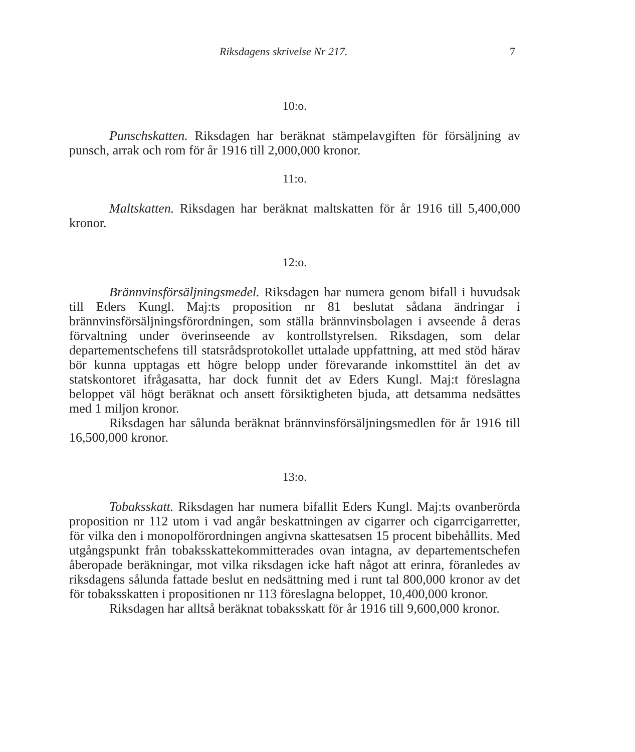Riksdagens skrivelse Nr 217. 7
10:o.
Punschskatten. Riksdagen har beräknat stämpelavgiften för försäljning av punsch, arrak och rom för år 1916 till 2,000,000 kronor.
11:o.
Maltskatten. Riksdagen har beräknat maltskatten för år 1916 till 5,400,000 kronor.
12:o.
Brännvinsförsäljningsmedel. Riksdagen har numera genom bifall i huvudsak till Eders Kungl. Maj:ts proposition nr 81 beslutat sådana ändringar i brännvinsförsäljningsförordningen, som ställa brännvinsbolagen i avseende å deras förvaltning under överinseende av kontrollstyrelsen. Riksdagen, som delar departementschefens till statsrådsprotokollet uttalade uppfattning, att med stöd härav bör kunna upptagas ett högre belopp under förevarande inkomsttitel än det av statskontoret ifrågasatta, har dock funnit det av Eders Kungl. Maj:t föreslagna beloppet väl högt beräknat och ansett försiktigheten bjuda, att detsamma nedsättes med 1 miljon kronor.
Riksdagen har sålunda beräknat brännvinsförsäljningsmedlen för år 1916 till 16,500,000 kronor.
13:o.
Tobaksskatt. Riksdagen har numera bifallit Eders Kungl. Maj:ts ovanberörda proposition nr 112 utom i vad angår beskattningen av cigarrer och cigarrcigarretter, för vilka den i monopolförordningen angivna skattesatsen 15 procent bibehållits. Med utgångspunkt från tobaksskattekommitterades ovan intagna, av departementschefen åberopade beräkningar, mot vilka riksdagen icke haft något att erinra, föranledes av riksdagens sålunda fattade beslut en nedsättning med i runt tal 800,000 kronor av det för tobaksskatten i propositionen nr 113 föreslagna beloppet, 10,400,000 kronor.
Riksdagen har alltså beräknat tobaksskatt för år 1916 till 9,600,000 kronor.